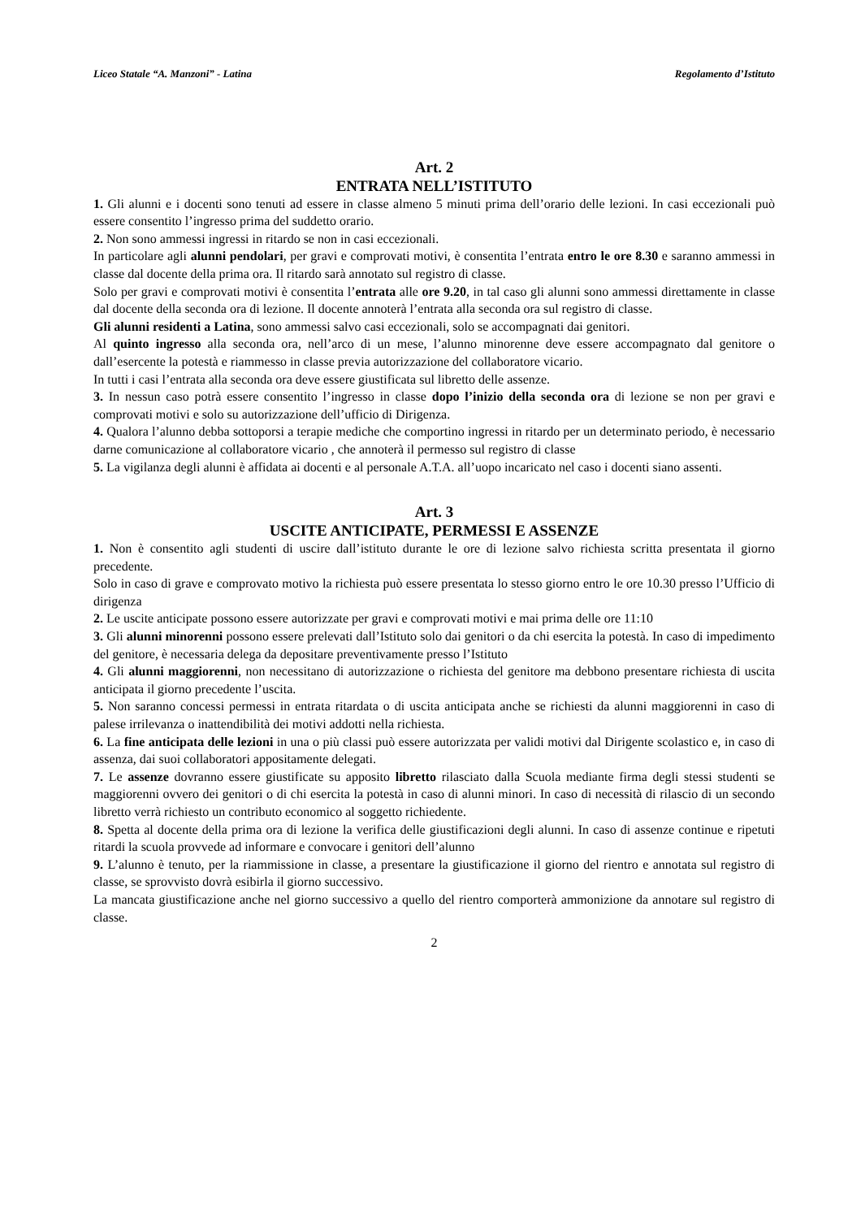Liceo Statale “A. Manzoni” - Latina Regolamento d’Istituto
Art. 2
ENTRATA NELL’ISTITUTO
1. Gli alunni e i docenti sono tenuti ad essere in classe almeno 5 minuti prima dell’orario delle lezioni. In casi eccezionali può essere consentito l’ingresso prima del suddetto orario.
2. Non sono ammessi ingressi in ritardo se non in casi eccezionali.
In particolare agli alunni pendolari, per gravi e comprovati motivi, è consentita l’entrata entro le ore 8.30 e saranno ammessi in classe dal docente della prima ora. Il ritardo sarà annotato sul registro di classe.
Solo per gravi e comprovati motivi è consentita l’entrata alle ore 9.20, in tal caso gli alunni sono ammessi direttamente in classe dal docente della seconda ora di lezione. Il docente annoterà l’entrata alla seconda ora sul registro di classe.
Gli alunni residenti a Latina, sono ammessi salvo casi eccezionali, solo se accompagnati dai genitori.
Al quinto ingresso alla seconda ora, nell’arco di un mese, l’alunno minorenne deve essere accompagnato dal genitore o dall’esercente la potestà e riammesso in classe previa autorizzazione del collaboratore vicario.
In tutti i casi l’entrata alla seconda ora deve essere giustificata sul libretto delle assenze.
3. In nessun caso potrà essere consentito l’ingresso in classe dopo l’inizio della seconda ora di lezione se non per gravi e comprovati motivi e solo su autorizzazione dell’ufficio di Dirigenza.
4. Qualora l’alunno debba sottoporsi a terapie mediche che comportino ingressi in ritardo per un determinato periodo, è necessario darne comunicazione al collaboratore vicario , che annoterà il permesso sul registro di classe
5. La vigilanza degli alunni è affidata ai docenti e al personale A.T.A. all’uopo incaricato nel caso i docenti siano assenti.
Art. 3
USCITE ANTICIPATE, PERMESSI E ASSENZE
1. Non è consentito agli studenti di uscire dall’istituto durante le ore di lezione salvo richiesta scritta presentata il giorno precedente.
Solo in caso di grave e comprovato motivo la richiesta può essere presentata lo stesso giorno entro le ore 10.30 presso l’Ufficio di dirigenza
2. Le uscite anticipate possono essere autorizzate per gravi e comprovati motivi e mai prima delle ore 11:10
3. Gli alunni minorenni possono essere prelevati dall’Istituto solo dai genitori o da chi esercita la potestà. In caso di impedimento del genitore, è necessaria delega da depositare preventivamente presso l’Istituto
4. Gli alunni maggiorenni, non necessitano di autorizzazione o richiesta del genitore ma debbono presentare richiesta di uscita anticipata il giorno precedente l’uscita.
5. Non saranno concessi permessi in entrata ritardata o di uscita anticipata anche se richiesti da alunni maggiorenni in caso di palese irrilevanza o inattendibilità dei motivi addotti nella richiesta.
6. La fine anticipata delle lezioni in una o più classi può essere autorizzata per validi motivi dal Dirigente scolastico e, in caso di assenza, dai suoi collaboratori appositamente delegati.
7. Le assenze dovranno essere giustificate su apposito libretto rilasciato dalla Scuola mediante firma degli stessi studenti se maggiorenni ovvero dei genitori o di chi esercita la potestà in caso di alunni minori. In caso di necessità di rilascio di un secondo libretto verrà richiesto un contributo economico al soggetto richiedente.
8. Spetta al docente della prima ora di lezione la verifica delle giustificazioni degli alunni. In caso di assenze continue e ripetuti ritardi la scuola provvede ad informare e convocare i genitori dell’alunno
9. L’alunno è tenuto, per la riammissione in classe, a presentare la giustificazione il giorno del rientro e annotata sul registro di classe, se sprovvisto dovrà esibirla il giorno successivo.
La mancata giustificazione anche nel giorno successivo a quello del rientro comporterà ammonizione da annotare sul registro di classe.
2